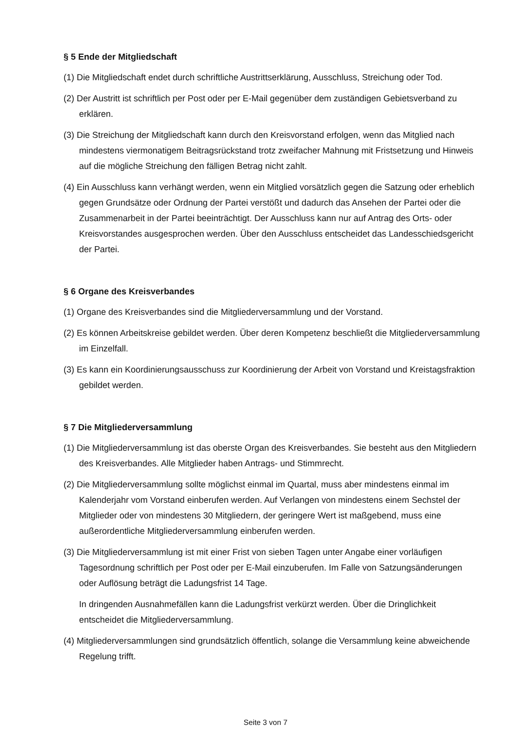§ 5 Ende der Mitgliedschaft
(1) Die Mitgliedschaft endet durch schriftliche Austrittserklärung, Ausschluss, Streichung oder Tod.
(2) Der Austritt ist schriftlich per Post oder per E-Mail gegenüber dem zuständigen Gebietsverband zu erklären.
(3) Die Streichung der Mitgliedschaft kann durch den Kreisvorstand erfolgen, wenn das Mitglied nach mindestens viermonatigem Beitragsrückstand trotz zweifacher Mahnung mit Fristsetzung und Hinweis auf die mögliche Streichung den fälligen Betrag nicht zahlt.
(4) Ein Ausschluss kann verhängt werden, wenn ein Mitglied vorsätzlich gegen die Satzung oder erheblich gegen Grundsätze oder Ordnung der Partei verstößt und dadurch das Ansehen der Partei oder die Zusammenarbeit in der Partei beeinträchtigt. Der Ausschluss kann nur auf Antrag des Orts- oder Kreisvorstandes ausgesprochen werden. Über den Ausschluss entscheidet das Landesschiedsgericht der Partei.
§ 6 Organe des Kreisverbandes
(1) Organe des Kreisverbandes sind die Mitgliederversammlung und der Vorstand.
(2) Es können Arbeitskreise gebildet werden. Über deren Kompetenz beschließt die Mitgliederversammlung im Einzelfall.
(3) Es kann ein Koordinierungsausschuss zur Koordinierung der Arbeit von Vorstand und Kreistagsfraktion gebildet werden.
§ 7 Die Mitgliederversammlung
(1) Die Mitgliederversammlung ist das oberste Organ des Kreisverbandes. Sie besteht aus den Mitgliedern des Kreisverbandes. Alle Mitglieder haben Antrags- und Stimmrecht.
(2) Die Mitgliederversammlung sollte möglichst einmal im Quartal, muss aber mindestens einmal im Kalenderjahr vom Vorstand einberufen werden. Auf Verlangen von mindestens einem Sechstel der Mitglieder oder von mindestens 30 Mitgliedern, der geringere Wert ist maßgebend, muss eine außerordentliche Mitgliederversammlung einberufen werden.
(3) Die Mitgliederversammlung ist mit einer Frist von sieben Tagen unter Angabe einer vorläufigen Tagesordnung schriftlich per Post oder per E-Mail einzuberufen. Im Falle von Satzungsänderungen oder Auflösung beträgt die Ladungsfrist 14 Tage.
In dringenden Ausnahmefällen kann die Ladungsfrist verkürzt werden. Über die Dringlichkeit entscheidet die Mitgliederversammlung.
(4) Mitgliederversammlungen sind grundsätzlich öffentlich, solange die Versammlung keine abweichende Regelung trifft.
Seite 3 von 7